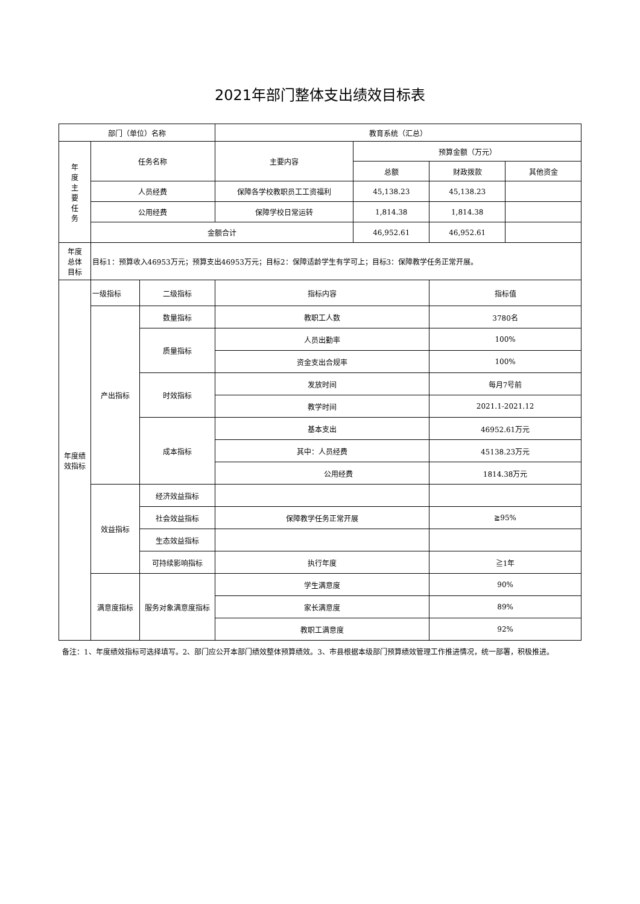2021年部门整体支出绩效目标表
| 部门（单位）名称 | | | 教育系统（汇总） | | | |
| 年 度 主 要 任 务 | 任务名称 | | 主要内容 | 预算金额（万元） | | |
| | | | | 总额 | 财政拨款 | 其他资金 |
| | 人员经费 | | 保障各学校教职员工工资福利 | 45,138.23 | 45,138.23 | |
| | 公用经费 | | 保障学校日常运转 | 1,814.38 | 1,814.38 | |
| | 金额合计 | | | 46,952.61 | 46,952.61 | |
| 年度 总体 目标 | 目标1：预算收入46953万元；预算支出46953万元；目标2：保障适龄学生有学可上；目标3：保障教学任务正常开展。 | | | | | |
| 年度绩 效指标 | 一级指标 | 二级指标 | 指标内容 | | 指标值 | |
| | 产出指标 | 数量指标 | 教职工人数 | | 3780名 | |
| | | 质量指标 | 人员出勤率 | | 100% | |
| | | | 资金支出合规率 | | 100% | |
| | | 时效指标 | 发放时间 | | 每月7号前 | |
| | | | 教学时间 | | 2021.1-2021.12 | |
| | | 成本指标 | 基本支出 | | 46952.61万元 | |
| | | | 其中：人员经费 | | 45138.23万元 | |
| | | | 公用经费 | | 1814.38万元 | |
| | 效益指标 | 经济效益指标 | | | | |
| | | 社会效益指标 | 保障教学任务正常开展 | | ≧95% | |
| | | 生态效益指标 | | | | |
| | | 可持续影响指标 | 执行年度 | | ≧1年 | |
| | 满意度指标 | 服务对象满意度指标 | 学生满意度 | | 90% | |
| | | | 家长满意度 | | 89% | |
| | | | 教职工满意度 | | 92% | |
备注：1、年度绩效指标可选择填写。2、部门应公开本部门绩效整体预算绩效。3、市县根据本级部门预算绩效管理工作推进情况，统一部署，积极推进。